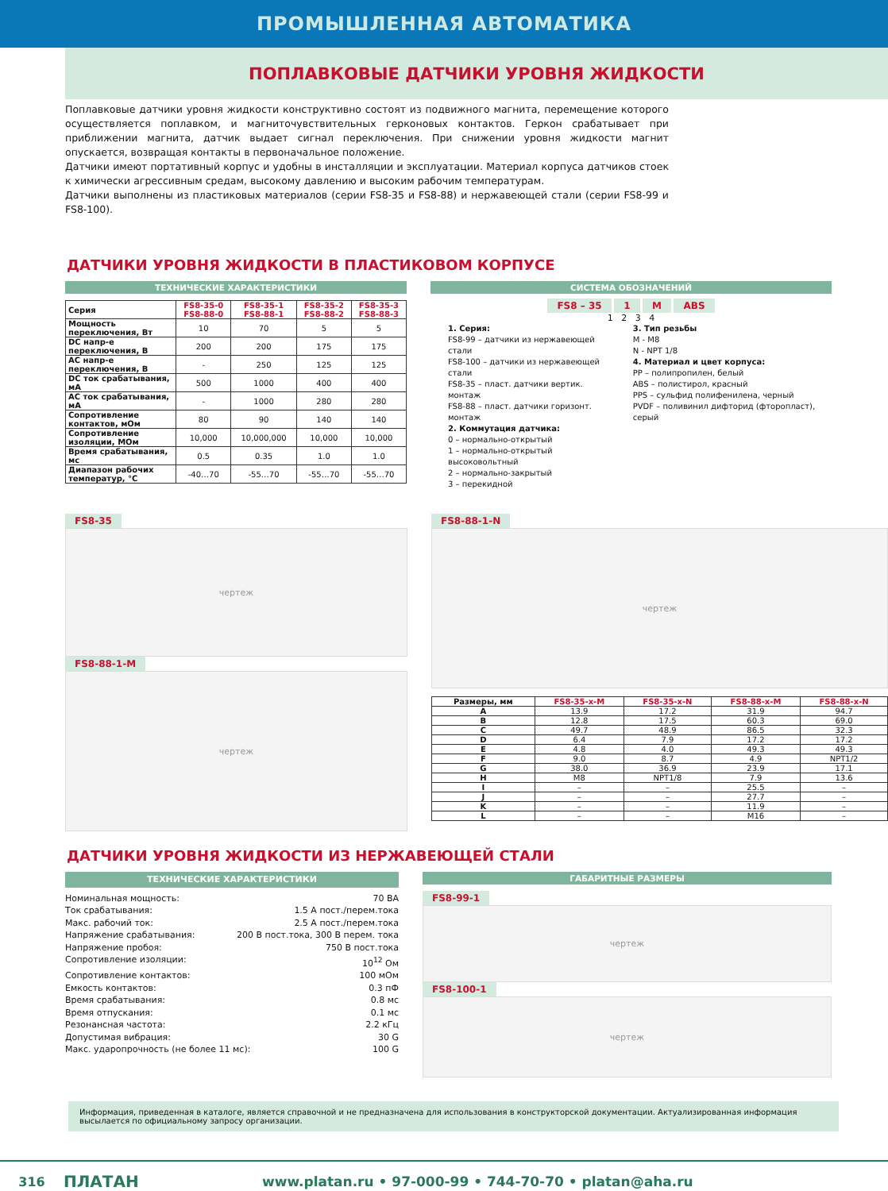ПРОМЫШЛЕННАЯ АВТОМАТИКА
ПОПЛАВКОВЫЕ ДАТЧИКИ УРОВНЯ ЖИДКОСТИ
Поплавковые датчики уровня жидкости конструктивно состоят из подвижного магнита, перемещение которого осуществляется поплавком, и магниточувствительных герконовых контактов. Геркон срабатывает при приближении магнита, датчик выдает сигнал переключения. При снижении уровня жидкости магнит опускается, возвращая контакты в первоначальное положение.
Датчики имеют портативный корпус и удобны в инсталляции и эксплуатации. Материал корпуса датчиков стоек к химически агрессивным средам, высокому давлению и высоким рабочим температурам.
Датчики выполнены из пластиковых материалов (серии FS8-35 и FS8-88) и нержавеющей стали (серии FS8-99 и FS8-100).
ДАТЧИКИ УРОВНЯ ЖИДКОСТИ В ПЛАСТИКОВОМ КОРПУСЕ
ТЕХНИЧЕСКИЕ ХАРАКТЕРИСТИКИ
| Серия | FS8-35-0 FS8-88-0 | FS8-35-1 FS8-88-1 | FS8-35-2 FS8-88-2 | FS8-35-3 FS8-88-3 |
| --- | --- | --- | --- | --- |
| Мощность переключения, Вт | 10 | 70 | 5 | 5 |
| DC напр-е переключения, В | 200 | 200 | 175 | 175 |
| AC напр-е переключения, В | - | 250 | 125 | 125 |
| DC ток срабатывания, мА | 500 | 1000 | 400 | 400 |
| AC ток срабатывания, мА | - | 1000 | 280 | 280 |
| Сопротивление контактов, мОм | 80 | 90 | 140 | 140 |
| Сопротивление изоляции, МОм | 10,000 | 10,000,000 | 10,000 | 10,000 |
| Время срабатывания, мс | 0.5 | 0.35 | 1.0 | 1.0 |
| Диапазон рабочих температур, °C | -40…70 | -55…70 | -55…70 | -55…70 |
СИСТЕМА ОБОЗНАЧЕНИЙ
FS8 – 35 1 M ABS
1 2 3 4
1. Серия:
FS8-99 – датчики из нержавеющей стали
FS8-100 – датчики из нержавеющей стали
FS8-35 – пласт. датчики вертик. монтаж
FS8-88 – пласт. датчики горизонт. монтаж
2. Коммутация датчика:
0 – нормально-открытый
1 – нормально-открытый высоковольтный
2 – нормально-закрытый
3 – перекидной
3. Тип резьбы
M - M8
N - NPT 1/8
4. Материал и цвет корпуса:
PP – полипропилен, белый
ABS – полистирол, красный
PPS – сульфид полифенилена, черный
PVDF – поливинил дифторид (фторопласт), серый
FS8-35
чертеж
FS8-88-1-M
чертеж
FS8-88-1-N
чертеж
| Размеры, мм | FS8-35-x-M | FS8-35-x-N | FS8-88-x-M | FS8-88-x-N |
| --- | --- | --- | --- | --- |
| A | 13.9 | 17.2 | 31.9 | 94.7 |
| B | 12.8 | 17.5 | 60.3 | 69.0 |
| C | 49.7 | 48.9 | 86.5 | 32.3 |
| D | 6.4 | 7.9 | 17.2 | 17.2 |
| E | 4.8 | 4.0 | 49.3 | 49.3 |
| F | 9.0 | 8.7 | 4.9 | NPT1/2 |
| G | 38.0 | 36.9 | 23.9 | 17.1 |
| H | M8 | NPT1/8 | 7.9 | 13.6 |
| I | – | – | 25.5 | – |
| J | – | – | 27.7 | – |
| K | – | – | 11.9 | – |
| L | – | – | M16 | – |
ДАТЧИКИ УРОВНЯ ЖИДКОСТИ ИЗ НЕРЖАВЕЮЩЕЙ СТАЛИ
ТЕХНИЧЕСКИЕ ХАРАКТЕРИСТИКИ
Номинальная мощность: 70 ВА
Ток срабатывания: 1.5 А пост./перем.тока
Макс. рабочий ток: 2.5 А пост./перем.тока
Напряжение срабатывания: 200 В пост.тока, 300 В перем. тока
Напряжение пробоя: 750 В пост.тока
Сопротивление изоляции: 10<sup>12</sup> Ом
Сопротивление контактов: 100 мОм
Емкость контактов: 0.3 пФ
Время срабатывания: 0.8 мс
Время отпускания: 0.1 мс
Резонансная частота: 2.2 кГц
Допустимая вибрация: 30 G
Макс. ударопрочность (не более 11 мс): 100 G
ГАБАРИТНЫЕ РАЗМЕРЫ
FS8-99-1
чертеж
FS8-100-1
чертеж
Информация, приведенная в каталоге, является справочной и не предназначена для использования в конструкторской документации. Актуализированная информация высылается по официальному запросу организации.
316 ПЛАТАН www.platan.ru • 97-000-99 • 744-70-70 • platan@aha.ru